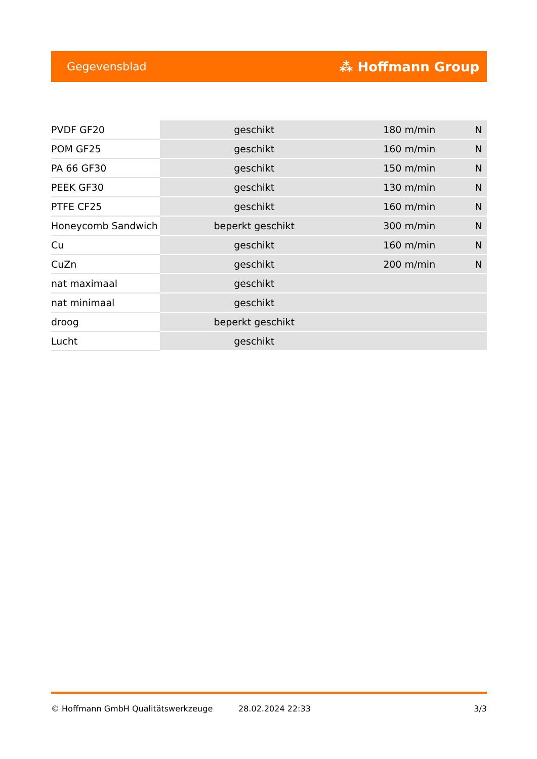Gegevensblad ⁂ Hoffmann Group
| PVDF GF20 | geschikt | 180 m/min | N |
| POM GF25 | geschikt | 160 m/min | N |
| PA 66 GF30 | geschikt | 150 m/min | N |
| PEEK GF30 | geschikt | 130 m/min | N |
| PTFE CF25 | geschikt | 160 m/min | N |
| Honeycomb Sandwich | beperkt geschikt | 300 m/min | N |
| Cu | geschikt | 160 m/min | N |
| CuZn | geschikt | 200 m/min | N |
| nat maximaal | geschikt | | |
| nat minimaal | geschikt | | |
| droog | beperkt geschikt | | |
| Lucht | geschikt | | |
© Hoffmann GmbH Qualitätswerkzeuge 28.02.2024 22:33 3/3